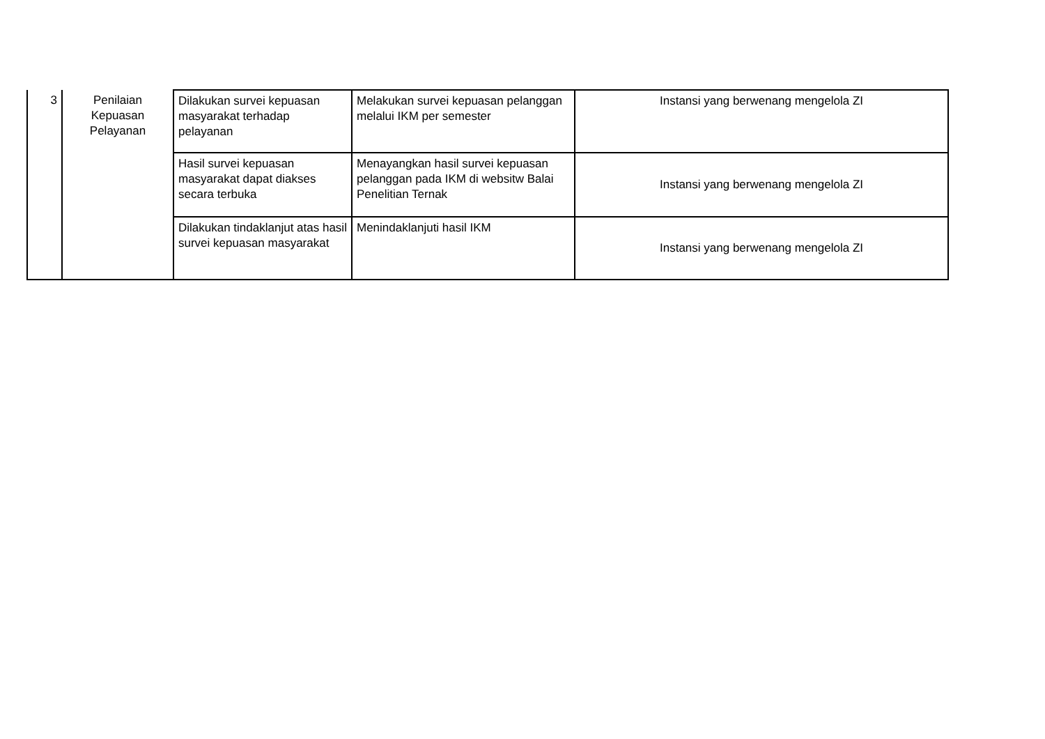| 3 | Penilaian Kepuasan Pelayanan | Dilakukan survei kepuasan masyarakat terhadap pelayanan | Melakukan survei kepuasan pelanggan melalui IKM per semester | Instansi yang berwenang mengelola ZI |
| | | Hasil survei kepuasan masyarakat dapat diakses secara terbuka | Menayangkan hasil survei kepuasan pelanggan pada IKM di websitw Balai Penelitian Ternak | Instansi yang berwenang mengelola ZI |
| | | Dilakukan tindaklanjut atas hasil survei kepuasan masyarakat | Menindaklanjuti hasil IKM | Instansi yang berwenang mengelola ZI |